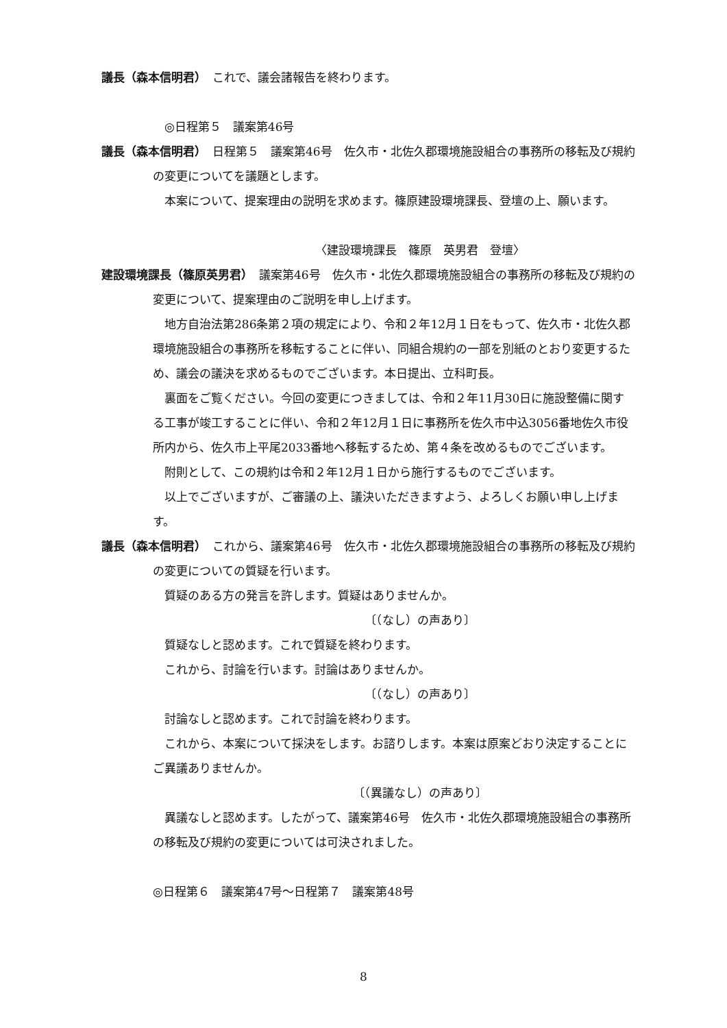議長（森本信明君）　これで、議会諸報告を終わります。
◎日程第５　議案第46号
議長（森本信明君）　日程第５　議案第46号　佐久市・北佐久郡環境施設組合の事務所の移転及び規約の変更についてを議題とします。
本案について、提案理由の説明を求めます。篠原建設環境課長、登壇の上、願います。
〈建設環境課長　篠原　英男君　登壇〉
建設環境課長（篠原英男君）　議案第46号　佐久市・北佐久郡環境施設組合の事務所の移転及び規約の変更について、提案理由のご説明を申し上げます。
地方自治法第286条第２項の規定により、令和２年12月１日をもって、佐久市・北佐久郡環境施設組合の事務所を移転することに伴い、同組合規約の一部を別紙のとおり変更するため、議会の議決を求めるものでございます。本日提出、立科町長。
裏面をご覧ください。今回の変更につきましては、令和２年11月30日に施設整備に関する工事が竣工することに伴い、令和２年12月１日に事務所を佐久市中込3056番地佐久市役所内から、佐久市上平尾2033番地へ移転するため、第４条を改めるものでございます。
附則として、この規約は令和２年12月１日から施行するものでございます。
以上でございますが、ご審議の上、議決いただきますよう、よろしくお願い申し上げます。
議長（森本信明君）　これから、議案第46号　佐久市・北佐久郡環境施設組合の事務所の移転及び規約の変更についての質疑を行います。
質疑のある方の発言を許します。質疑はありませんか。
〔（なし）の声あり〕
質疑なしと認めます。これで質疑を終わります。
これから、討論を行います。討論はありませんか。
〔（なし）の声あり〕
討論なしと認めます。これで討論を終わります。
これから、本案について採決をします。お諮りします。本案は原案どおり決定することにご異議ありませんか。
〔（異議なし）の声あり〕
異議なしと認めます。したがって、議案第46号　佐久市・北佐久郡環境施設組合の事務所の移転及び規約の変更については可決されました。
◎日程第６　議案第47号～日程第７　議案第48号
8